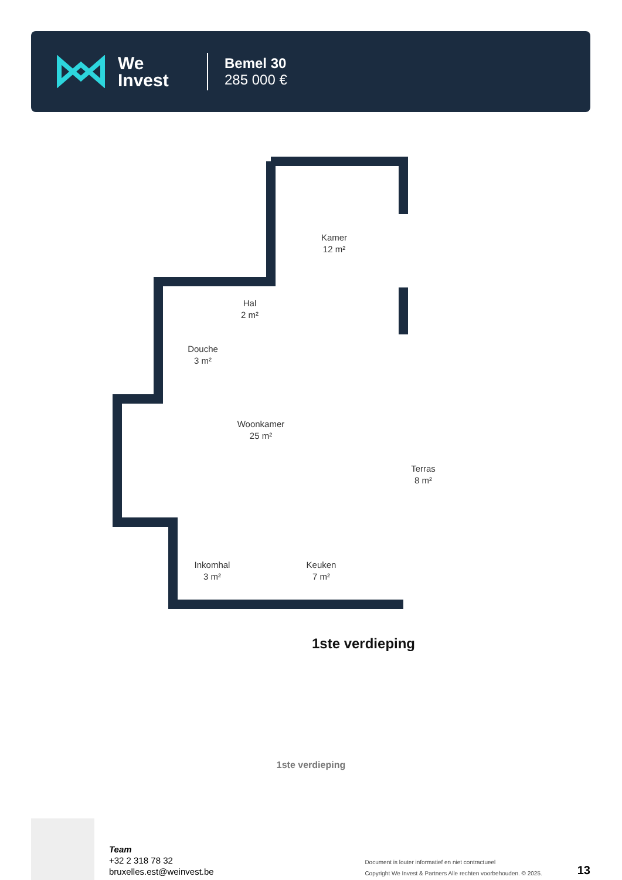We
Invest
Bemel 30
285 000 €
Kamer
12 m²
Hal
2 m²
Douche
3 m²
Woonkamer
25 m²
Terras
8 m²
Inkomhal
3 m²
Keuken
7 m²
1ste verdieping
1ste verdieping
Team
+32 2 318 78 32
bruxelles.est@weinvest.be
Document is louter informatief en niet contractueel
Copyright We Invest & Partners Alle rechten voorbehouden. © 2025.
13